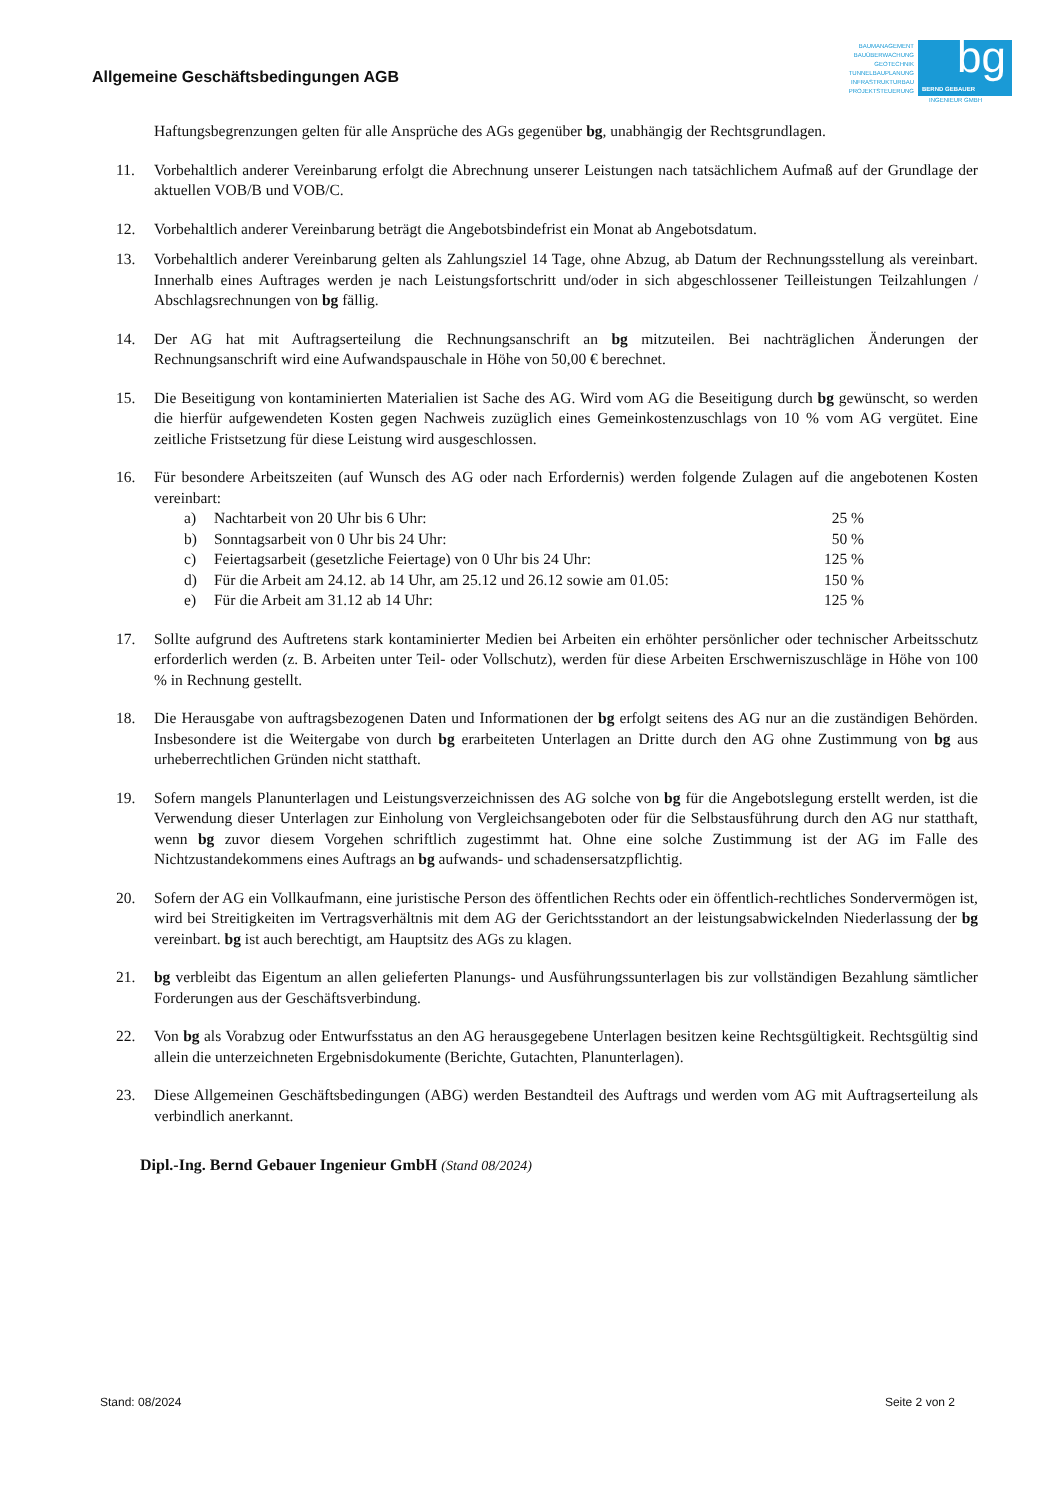Allgemeine Geschäftsbedingungen AGB
BAUMANAGEMENT
BAUÜBERWACHUNG
GEOTECHNIK
TUNNELBAUPLANUNG
INFRASTRUKTURBAU
PROJEKTSTEUERUNG
bg
BERND GEBAUER
INGENIEUR GMBH
Haftungsbegrenzungen gelten für alle Ansprüche des AGs gegenüber bg, unabhängig der Rechtsgrundlagen.
11. Vorbehaltlich anderer Vereinbarung erfolgt die Abrechnung unserer Leistungen nach tatsächlichem Aufmaß auf der Grundlage der aktuellen VOB/B und VOB/C.
12. Vorbehaltlich anderer Vereinbarung beträgt die Angebotsbindefrist ein Monat ab Angebotsdatum.
13. Vorbehaltlich anderer Vereinbarung gelten als Zahlungsziel 14 Tage, ohne Abzug, ab Datum der Rechnungsstellung als vereinbart. Innerhalb eines Auftrages werden je nach Leistungsfortschritt und/oder in sich abgeschlossener Teilleistungen Teilzahlungen / Abschlagsrechnungen von bg fällig.
14. Der AG hat mit Auftragserteilung die Rechnungsanschrift an bg mitzuteilen. Bei nachträglichen Änderungen der Rechnungsanschrift wird eine Aufwandspauschale in Höhe von 50,00 € berechnet.
15. Die Beseitigung von kontaminierten Materialien ist Sache des AG. Wird vom AG die Beseitigung durch bg gewünscht, so werden die hierfür aufgewendeten Kosten gegen Nachweis zuzüglich eines Gemeinkostenzuschlags von 10 % vom AG vergütet. Eine zeitliche Fristsetzung für diese Leistung wird ausgeschlossen.
16. Für besondere Arbeitszeiten (auf Wunsch des AG oder nach Erfordernis) werden folgende Zulagen auf die angebotenen Kosten vereinbart:
a) Nachtarbeit von 20 Uhr bis 6 Uhr: 25 %
b) Sonntagsarbeit von 0 Uhr bis 24 Uhr: 50 %
c) Feiertagsarbeit (gesetzliche Feiertage) von 0 Uhr bis 24 Uhr: 125 %
d) Für die Arbeit am 24.12. ab 14 Uhr, am 25.12 und 26.12 sowie am 01.05: 150 %
e) Für die Arbeit am 31.12 ab 14 Uhr: 125 %
17. Sollte aufgrund des Auftretens stark kontaminierter Medien bei Arbeiten ein erhöhter persönlicher oder technischer Arbeitsschutz erforderlich werden (z. B. Arbeiten unter Teil- oder Vollschutz), werden für diese Arbeiten Erschwerniszuschläge in Höhe von 100 % in Rechnung gestellt.
18. Die Herausgabe von auftragsbezogenen Daten und Informationen der bg erfolgt seitens des AG nur an die zuständigen Behörden. Insbesondere ist die Weitergabe von durch bg erarbeiteten Unterlagen an Dritte durch den AG ohne Zustimmung von bg aus urheberrechtlichen Gründen nicht statthaft.
19. Sofern mangels Planunterlagen und Leistungsverzeichnissen des AG solche von bg für die Angebotslegung erstellt werden, ist die Verwendung dieser Unterlagen zur Einholung von Vergleichsangeboten oder für die Selbstausführung durch den AG nur statthaft, wenn bg zuvor diesem Vorgehen schriftlich zugestimmt hat. Ohne eine solche Zustimmung ist der AG im Falle des Nichtzustandekommens eines Auftrags an bg aufwands- und schadensersatzpflichtig.
20. Sofern der AG ein Vollkaufmann, eine juristische Person des öffentlichen Rechts oder ein öffentlich-rechtliches Sondervermögen ist, wird bei Streitigkeiten im Vertragsverhältnis mit dem AG der Gerichtsstandort an der leistungsabwickelnden Niederlassung der bg vereinbart. bg ist auch berechtigt, am Hauptsitz des AGs zu klagen.
21. bg verbleibt das Eigentum an allen gelieferten Planungs- und Ausführungssunterlagen bis zur vollständigen Bezahlung sämtlicher Forderungen aus der Geschäftsverbindung.
22. Von bg als Vorabzug oder Entwurfsstatus an den AG herausgegebene Unterlagen besitzen keine Rechtsgültigkeit. Rechtsgültig sind allein die unterzeichneten Ergebnisdokumente (Berichte, Gutachten, Planunterlagen).
23. Diese Allgemeinen Geschäftsbedingungen (ABG) werden Bestandteil des Auftrags und werden vom AG mit Auftragserteilung als verbindlich anerkannt.
Dipl.-Ing. Bernd Gebauer Ingenieur GmbH (Stand 08/2024)
Stand: 08/2024 Seite 2 von 2